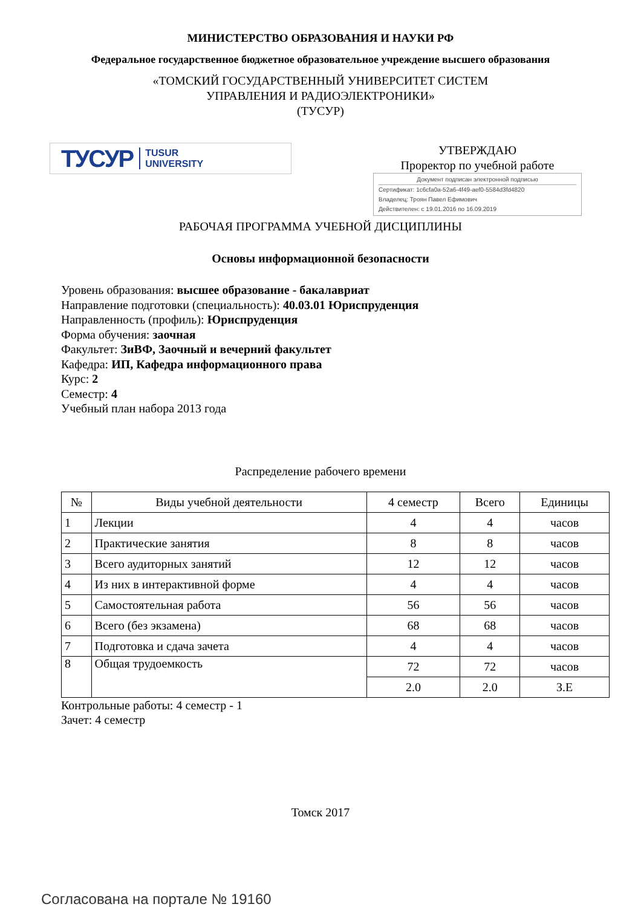МИНИСТЕРСТВО ОБРАЗОВАНИЯ И НАУКИ РФ
Федеральное государственное бюджетное образовательное учреждение высшего образования
«ТОМСКИЙ ГОСУДАРСТВЕННЫЙ УНИВЕРСИТЕТ СИСТЕМ
УПРАВЛЕНИЯ И РАДИОЭЛЕКТРОНИКИ»
(ТУСУР)
ТУСУР TUSUR
UNIVERSITY
УТВЕРЖДАЮ
Проректор по учебной работе
Документ подписан электронной подписью
Сертификат: 1c6cfa0a-52a6-4f49-aef0-5584d3fd4820
Владелец: Троян Павел Ефимович
Действителен: с 19.01.2016 по 16.09.2019
РАБОЧАЯ ПРОГРАММА УЧЕБНОЙ ДИСЦИПЛИНЫ
Основы информационной безопасности
Уровень образования: высшее образование - бакалавриат
Направление подготовки (специальность): 40.03.01 Юриспруденция
Направленность (профиль): Юриспруденция
Форма обучения: заочная
Факультет: ЗиВФ, Заочный и вечерний факультет
Кафедра: ИП, Кафедра информационного права
Курс: 2
Семестр: 4
Учебный план набора 2013 года
Распределение рабочего времени
| № | Виды учебной деятельности | 4 семестр | Всего | Единицы |
| --- | --- | --- | --- | --- |
| 1 | Лекции | 4 | 4 | часов |
| 2 | Практические занятия | 8 | 8 | часов |
| 3 | Всего аудиторных занятий | 12 | 12 | часов |
| 4 | Из них в интерактивной форме | 4 | 4 | часов |
| 5 | Самостоятельная работа | 56 | 56 | часов |
| 6 | Всего (без экзамена) | 68 | 68 | часов |
| 7 | Подготовка и сдача зачета | 4 | 4 | часов |
| 8 | Общая трудоемкость | 72 | 72 | часов |
| | | 2.0 | 2.0 | З.Е |
Контрольные работы: 4 семестр - 1
Зачет: 4 семестр
Томск 2017
Согласована на портале № 19160